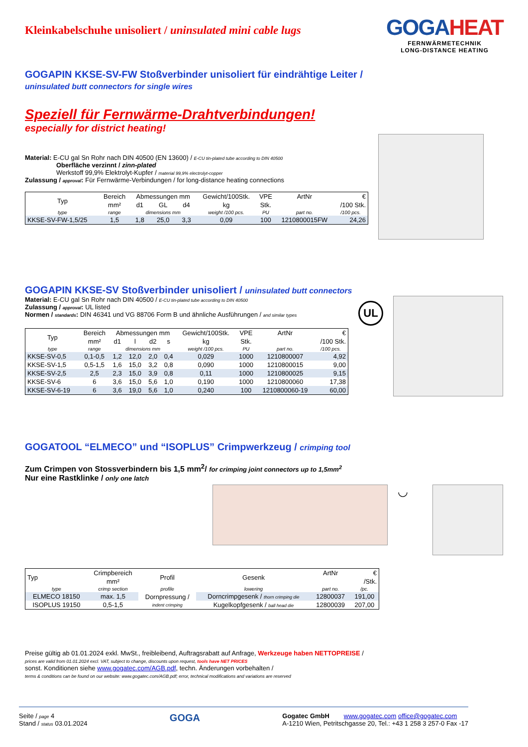Kleinkabelschuhe unisoliert / uninsulated mini cable lugs
GOGAHEAT
FERNWÄRMETECHNIK
LONG-DISTANCE HEATING
GOGAPIN KKSE-SV-FW Stoßverbinder unisoliert für eindrähtige Leiter /
uninsulated butt connectors for single wires
Speziell für Fernwärme-Drahtverbindungen!
especially for district heating!
Material: E-CU gal Sn Rohr nach DIN 40500 (EN 13600) / E-CU tin-plated tube according to DIN 40500
Oberfläche verzinnt / zinn-plated
Werkstoff 99,9% Elektrolyt-Kupfer / material 99,9% electrolyt-copper
Zulassung / approval: Für Fernwärme-Verbindungen / for long-distance heating connections
| Typ | Bereich | Abmessungen mm | | | Gewicht/100Stk. | VPE | ArtNr | € |
| --- | --- | --- | --- | --- | --- | --- | --- | --- |
| | mm² | d1 | GL | d4 | kg | Stk. | | /100 Stk. |
| type | range | dimensions mm | | | weight /100 pcs. | PU | part no. | /100 pcs. |
| KKSE-SV-FW-1,5/25 | 1,5 | 1,8 | 25,0 | 3,3 | 0,09 | 100 | 1210800015FW | 24,26 |
GOGAPIN KKSE-SV Stoßverbinder unisoliert / uninsulated butt connectors
Material: E-CU gal Sn Rohr nach DIN 40500 / E-CU tin-plated tube according to DIN 40500
Zulassung / approval: UL listed
Normen / standards: DIN 46341 und VG 88706 Form B und ähnliche Ausführungen / and similar types
| Typ | Bereich | Abmessungen mm | | | | Gewicht/100Stk. | VPE | ArtNr | € |
| --- | --- | --- | --- | --- | --- | --- | --- | --- | --- |
| | mm² | d1 | l | d2 | s | kg | Stk. | | /100 Stk. |
| type | range | dimensions mm | | | | weight /100 pcs. | PU | part no. | /100 pcs. |
| KKSE-SV-0,5 | 0,1-0,5 | 1,2 | 12,0 | 2,0 | 0,4 | 0,029 | 1000 | 1210800007 | 4,92 |
| KKSE-SV-1,5 | 0,5-1,5 | 1,6 | 15,0 | 3,2 | 0,8 | 0,090 | 1000 | 1210800015 | 9,00 |
| KKSE-SV-2,5 | 2,5 | 2,3 | 15,0 | 3,9 | 0,8 | 0,11 | 1000 | 1210800025 | 9,15 |
| KKSE-SV-6 | 6 | 3,6 | 15,0 | 5,6 | 1,0 | 0,190 | 1000 | 1210800060 | 17,38 |
| KKSE-SV-6-19 | 6 | 3,6 | 19,0 | 5,6 | 1,0 | 0,240 | 100 | 1210800060-19 | 60,00 |
UL
GOGATOOL “ELMECO” und “ISOPLUS” Crimpwerkzeug / crimping tool
Zum Crimpen von Stossverbindern bis 1,5 mm<sup>2</sup>/ for crimping joint connectors up to 1,5mm<sup>2</sup>
Nur eine Rastklinke / only one latch
◡
| Typ | Crimpbereich | Profil | Gesenk | ArtNr | € |
| --- | --- | --- | --- | --- | --- |
| | mm² | | | | /Stk. |
| type | crimp section | profile | lowering | part no. | /pc. |
| ELMECO 18150 | max. 1,5 | Dornpressung / indent crimping | Dorncrimpgesenk / thorn crimping die | 12800037 | 191,00 |
| ISOPLUS 19150 | 0,5-1,5 | | Kugelkopfgesenk / ball head die | 12800039 | 207,00 |
Preise gültig ab 01.01.2024 exkl. MwSt., freibleibend, Auftragsrabatt auf Anfrage, Werkzeuge haben NETTOPREISE /
prices are valid from 01.01.2024 excl. VAT, subject to change, discounts upon request, tools have NET PRICES
sonst. Konditionen siehe www.gogatec.com/AGB.pdf, techn. Änderungen vorbehalten /
terms & conditions can be found on our website: www.gogatec.com/AGB.pdf; error, technical modifications and variations are reserved
Seite / page 4
Stand / status 03.01.2024
GOGA
Gogatec GmbH www.gogatec.com office@gogatec.com
A-1210 Wien, Petritschgasse 20, Tel.: +43 1 258 3 257-0 Fax -17